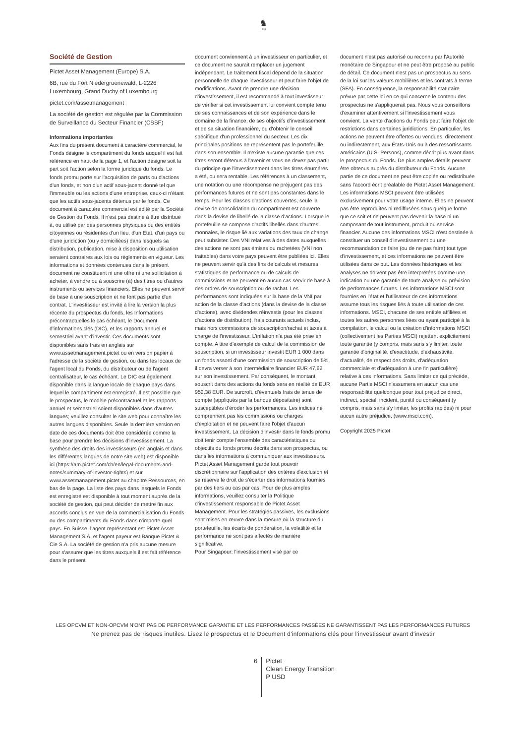♞
1805
Société de Gestion
Pictet Asset Management (Europe) S.A.
6B, rue du Fort Niedergruenewald, L-2226 Luxembourg, Grand Duchy of Luxembourg
pictet.com/assetmanagement
La société de gestion est régulée par la Commission de Surveillance du Secteur Financier (CSSF)
Informations importantes
Aux fins du présent document à caractère commercial, le Fonds désigne le compartiment du fonds auquel il est fait référence en haut de la page 1, et l'action désigne soit la part soit l'action selon la forme juridique du fonds. Le fonds promu porte sur l'acquisition de parts ou d'actions d'un fonds, et non d'un actif sous-jacent donné tel que l'immeuble ou les actions d'une entreprise, ceux-ci n'étant que les actifs sous-jacents détenus par le fonds. Ce document à caractère commercial est édité par la Société de Gestion du Fonds. Il n'est pas destiné à être distribué à, ou utilisé par des personnes physiques ou des entités citoyennes ou résidentes d'un lieu, d'un Etat, d'un pays ou d'une juridiction (ou y domiciliées) dans lesquels sa distribution, publication, mise à disposition ou utilisation seraient contraires aux lois ou règlements en vigueur. Les informations et données contenues dans le présent document ne constituent ni une offre ni une sollicitation à acheter, à vendre ou à souscrire (à) des titres ou d'autres instruments ou services financiers. Elles ne peuvent servir de base à une souscription et ne font pas partie d'un contrat. L'investisseur est invité à lire la version la plus récente du prospectus du fonds, les Informations précontractuelles le cas échéant, le Document d'informations clés (DIC), et les rapports annuel et semestriel avant d'investir. Ces documents sont disponibles sans frais en anglais sur www.assetmanagement.pictet ou en version papier à l'adresse de la société de gestion, ou dans les locaux de l'agent local du Fonds, du distributeur ou de l'agent centralisateur, le cas échéant. Le DIC est également disponible dans la langue locale de chaque pays dans lequel le compartiment est enregistré. Il est possible que le prospectus, le modèle précontractuel et les rapports annuel et semestriel soient disponibles dans d'autres langues; veuillez consulter le site web pour connaître les autres langues disponibles. Seule la dernière version en date de ces documents doit être considérée comme la base pour prendre les décisions d'investissement. La synthèse des droits des investisseurs (en anglais et dans les différentes langues de notre site web) est disponible ici (https://am.pictet.com/ch/en/legal-documents-and-notes/summary-of-investor-rights) et sur www.assetmanagement.pictet au chapitre Ressources, en bas de la page. La liste des pays dans lesquels le Fonds est enregistré est disponible à tout moment auprès de la société de gestion, qui peut décider de mettre fin aux accords conclus en vue de la commercialisation du Fonds ou des compartiments du Fonds dans n'importe quel pays. En Suisse, l'agent représentant est Pictet Asset Management S.A. et l'agent payeur est Banque Pictet & Cie S.A. La société de gestion n'a pris aucune mesure pour s'assurer que les titres auxquels il est fait référence dans le présent
document conviennent à un investisseur en particulier, et ce document ne saurait remplacer un jugement indépendant. Le traitement fiscal dépend de la situation personnelle de chaque investisseur et peut faire l'objet de modifications. Avant de prendre une décision d'investissement, il est recommandé à tout investisseur de vérifier si cet investissement lui convient compte tenu de ses connaissances et de son expérience dans le domaine de la finance, de ses objectifs d'investissement et de sa situation financière, ou d'obtenir le conseil spécifique d'un professionnel du secteur. Les dix principales positions ne représentent pas le portefeuille dans son ensemble. Il n'existe aucune garantie que ces titres seront détenus à l'avenir et vous ne devez pas partir du principe que l'investissement dans les titres énumérés a été, ou sera rentable. Les références à un classement, une notation ou une récompense ne préjugent pas des performances futures et ne sont pas constantes dans le temps. Pour les classes d'actions couvertes, seule la devise de consolidation du compartiment est couverte dans la devise de libellé de la classe d'actions. Lorsque le portefeuille se compose d'actifs libellés dans d'autres monnaies, le risque lié aux variations des taux de change peut subsister. Des VNI relatives à des dates auxquelles des actions ne sont pas émises ou rachetées (VNI non traitables) dans votre pays peuvent être publiées ici. Elles ne peuvent servir qu'à des fins de calculs et mesures statistiques de performance ou de calculs de commissions et ne peuvent en aucun cas servir de base à des ordres de souscription ou de rachat. Les performances sont indiquées sur la base de la VNI par action de la classe d'actions (dans la devise de la classe d'actions), avec dividendes réinvestis (pour les classes d'actions de distribution), frais courants actuels inclus, mais hors commissions de souscription/rachat et taxes à charge de l'investisseur. L'inflation n'a pas été prise en compte. A titre d'exemple de calcul de la commission de souscription, si un investisseur investit EUR 1 000 dans un fonds assorti d'une commission de souscription de 5%, il devra verser à son intermédiaire financier EUR 47,62 sur son investissement. Par conséquent, le montant souscrit dans des actions du fonds sera en réalité de EUR 952,38 EUR. De surcroît, d'éventuels frais de tenue de compte (appliqués par la banque dépositaire) sont susceptibles d'éroder les performances. Les indices ne comprennent pas les commissions ou charges d'exploitation et ne peuvent faire l'objet d'aucun investissement. La décision d'investir dans le fonds promu doit tenir compte l'ensemble des caractéristiques ou objectifs du fonds promu décrits dans son prospectus, ou dans les informations à communiquer aux investisseurs. Pictet Asset Management garde tout pouvoir discrétionnaire sur l'application des critères d'exclusion et se réserve le droit de s'écarter des informations fournies par des tiers au cas par cas. Pour de plus amples informations, veuillez consulter la Politique d'investissement responsable de Pictet Asset Management. Pour les stratégies passives, les exclusions sont mises en œuvre dans la mesure où la structure du portefeuille, les écarts de pondération, la volatilité et la performance ne sont pas affectés de manière significative.
Pour Singapour: l'investissement visé par ce
document n'est pas autorisé ou reconnu par l'Autorité monétaire de Singapour et ne peut être proposé au public de détail. Ce document n'est pas un prospectus au sens de la loi sur les valeurs mobilières et les contrats à terme (SFA). En conséquence, la responsabilité statutaire prévue par cette loi en ce qui concerne le contenu des prospectus ne s'appliquerait pas. Nous vous conseillons d'examiner attentivement si l'investissement vous convient. La vente d'actions du Fonds peut faire l'objet de restrictions dans certaines juridictions. En particulier, les actions ne peuvent être offertes ou vendues, directement ou indirectement, aux États-Unis ou à des ressortissants américains (U.S. Persons), comme décrit plus avant dans le prospectus du Fonds. De plus amples détails peuvent être obtenus auprès du distributeur du Fonds. Aucune partie de ce document ne peut être copiée ou redistribuée sans l'accord écrit préalable de Pictet Asset Management.
Les informations MSCI peuvent être utilisées exclusivement pour votre usage interne. Elles ne peuvent pas être reproduites ni rediffusées sous quelque forme que ce soit et ne peuvent pas devenir la base ni un composant de tout instrument, produit ou service financier. Aucune des informations MSCI n'est destinée à constituer un conseil d'investissement ou une recommandation de faire (ou de ne pas faire) tout type d'investissement, et ces informations ne peuvent être utilisées dans ce but. Les données historiques et les analyses ne doivent pas être interprétées comme une indication ou une garantie de toute analyse ou prévision de performances futures. Les informations MSCI sont fournies en l'état et l'utilisateur de ces informations assume tous les risques liés à toute utilisation de ces informations. MSCI, chacune de ses entités affiliées et toutes les autres personnes liées ou ayant participé à la compilation, le calcul ou la création d'informations MSCI (collectivement les Parties MSCI) rejettent explicitement toute garantie (y compris, mais sans s'y limiter, toute garantie d'originalité, d'exactitude, d'exhaustivité, d'actualité, de respect des droits, d'adéquation commerciale et d'adéquation à une fin particulière) relative à ces informations. Sans limiter ce qui précède, aucune Partie MSCI n'assumera en aucun cas une responsabilité quelconque pour tout préjudice direct, indirect, spécial, incident, punitif ou conséquent (y compris, mais sans s'y limiter, les profits rapides) ni pour aucun autre préjudice. (www.msci.com).
Copyright 2025 Pictet
LES OPCVM ET NON-OPCVM N'ONT PAS DE PERFORMANCE GARANTIE ET LES PERFORMANCES PASSÉES NE GARANTISSENT PAS LES PERFORMANCES FUTURES
Ne prenez pas de risques inutiles. Lisez le prospectus et le Document d'informations clés pour l'investisseur avant d'investir
6
Pictet
Clean Energy Transition
P USD